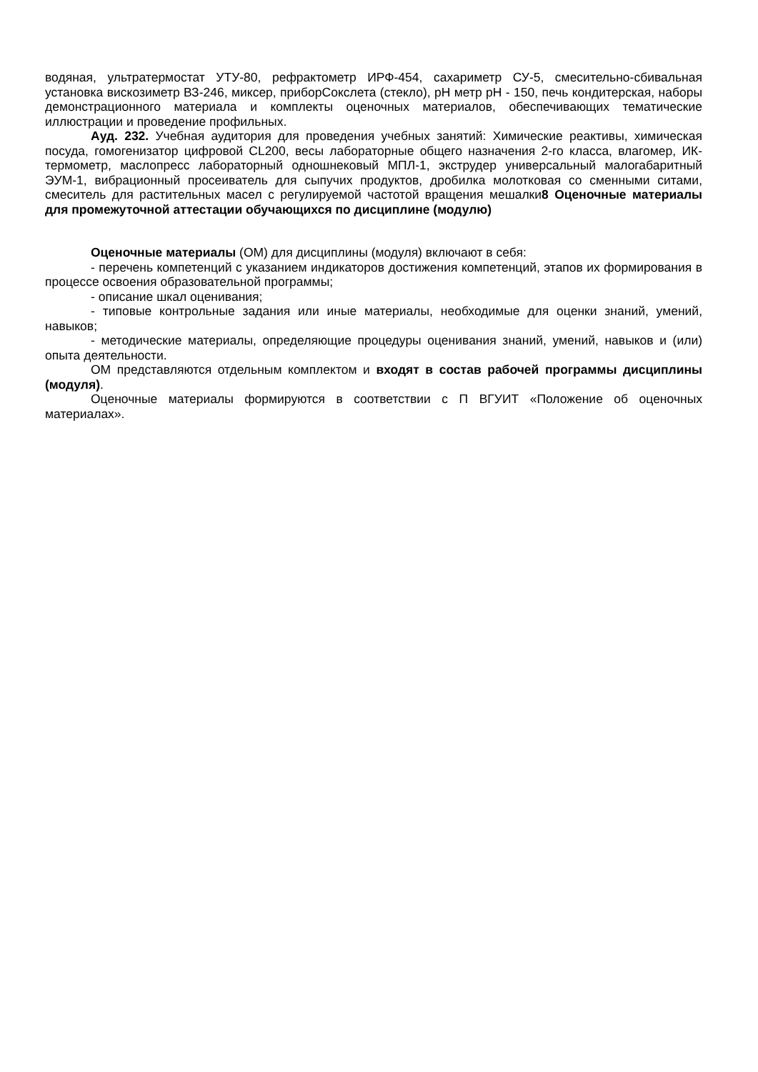водяная, ультратермостат УТУ-80, рефрактометр ИРФ-454, сахариметр СУ-5, смесительно-сбивальная установка вискозиметр ВЗ-246, миксер, приборСокслета (стекло), pH метр pH - 150, печь кондитерская, наборы демонстрационного материала и комплекты оценочных материалов, обеспечивающих тематические иллюстрации и проведение профильных.
Ауд. 232. Учебная аудитория для проведения учебных занятий: Химические реактивы, химическая посуда, гомогенизатор цифровой CL200, весы лабораторные общего назначения 2-го класса, влагомер, ИК-термометр, маслопресс лабораторный одношнековый МПЛ-1, экструдер универсальный малогабаритный ЭУМ-1, вибрационный просеиватель для сыпучих продуктов, дробилка молотковая со сменными ситами, смеситель для растительных масел с регулируемой частотой вращения мешалки8 Оценочные материалы для промежуточной аттестации обучающихся по дисциплине (модулю)
Оценочные материалы (ОМ) для дисциплины (модуля) включают в себя:
- перечень компетенций с указанием индикаторов достижения компетенций, этапов их формирования в процессе освоения образовательной программы;
- описание шкал оценивания;
- типовые контрольные задания или иные материалы, необходимые для оценки знаний, умений, навыков;
- методические материалы, определяющие процедуры оценивания знаний, умений, навыков и (или) опыта деятельности.
ОМ представляются отдельным комплектом и входят в состав рабочей программы дисциплины (модуля).
Оценочные материалы формируются в соответствии с П ВГУИТ «Положение об оценочных материалах».